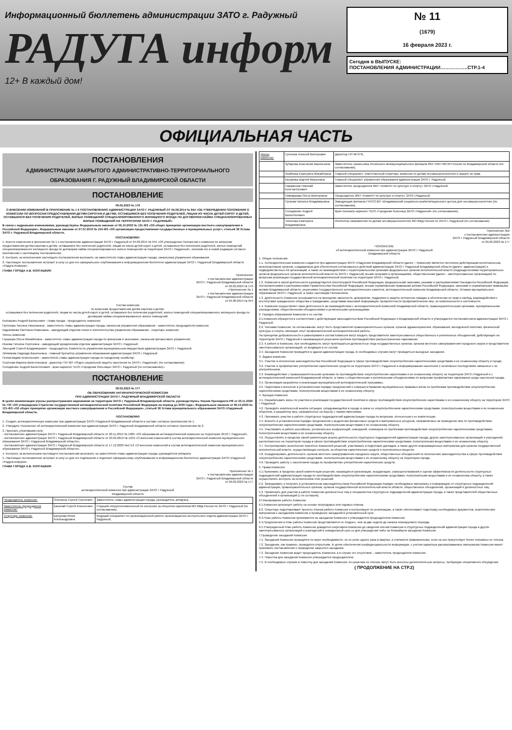Информационный бюллетень администрации ЗАТО г. Радужный
РАДУГА информ
12+ В каждый дом!
№ 11
(1679)
16 февраля 2023 г.
Сегодня в ВЫПУСКЕ:
ПОСТАНОВЛЕНИЯ АДМИНИСТРАЦИИ……………..СТР.1-4
ОФИЦИАЛЬНАЯ ЧАСТЬ
ПОСТАНОВЛЕНИЯ
АДМИНИСТРАЦИИ ЗАКРЫТОГО АДМИНИСТРАТИВНО-ТЕРРИТОРИАЛЬНОГО ОБРАЗОВАНИЯ Г. РАДУЖНЫЙ ВЛАДИМИРСКОЙ ОБЛАСТИ
ПОСТАНОВЛЕНИЕ
09.02.2023 № 176
О ВНЕСЕНИИ ИЗМЕНЕНИЙ В ПРИЛОЖЕНИЕ № 1 К ПОСТАНОВЛЕНИЮ АДМИНИСТРАЦИИ ЗАТО Г. РАДУЖНЫЙ ОТ 04.08.2014 № 944 «ОБ УТВЕРЖДЕНИИ ПОЛОЖЕНИЯ О КОМИССИИ ПО ВОПРОСАМ ПРЕДОСТАВЛЕНИЯ ДЕТЯМ-СИРОТАМ И ДЕТЯМ, ОСТАВШИМСЯ БЕЗ ПОПЕЧЕНИЯ РОДИТЕЛЕЙ, ЛИЦАМ ИЗ ЧИСЛА ДЕТЕЙ-СИРОТ И ДЕТЕЙ, ОСТАВШИХСЯ БЕЗ ПОПЕЧЕНИЯ РОДИТЕЛЕЙ, ЖИЛЫХ ПОМЕЩЕНИЙ СПЕЦИАЛИЗИРОВАННОГО ЖИЛИЩНОГО ФОНДА ПО ДОГОВОРАМ НАЙМА СПЕЦИАЛИЗИРОВАННЫХ ЖИЛЫХ ПОМЕЩЕНИЙ НА ТЕРРИТОРИИ ЗАТО Г. РАДУЖНЫЙ»
В связи с кадровыми изменениями, руководствуясь Федеральным законом от 06.10.2003 № 131-ФЗ «Об общих принципах организации местного самоуправления в Российской Федерации», Федеральным законом от 27.07.2010 № 210-ФЗ «Об организации предоставления государственных и муниципальных услуг», статьей 36 Устава ЗАТО г. Радужный Владимирской области,
ПОСТАНОВЛЯЮ:
1. Внести изменения в приложение № 1 к постановлению администрации ЗАТО г. Радужный от 04.08.2014 № 944 «Об утверждении Положения о комиссии по вопросам предоставления детям-сиротам и детям, оставшимся без попечения родителей, лицам из числа детей-сирот и детей, оставшихся без попечения родителей, жилых помещений специализированного жилищного фонда по договорам найма специализированных жилых помещений на территории ЗАТО г. Радужный», изложив его в новой редакции согласно приложению к настоящему постановлению.
2. Контроль за исполнением настоящего постановления возложить на заместителя главы администрации города, начальника управления образования.
3. Настоящее постановление вступает в силу со дня его официального опубликования в информационном бюллетене администрации ЗАТО г. Радужный Владимирской области «Радуга-Информ».
ГЛАВА ГОРОДА А.В. КОЛГАШКИН
Приложение
к постановлению администрации
ЗАТО г. Радужный Владимирской области
от 09.02.2023 № 176
«Приложение № 1
к постановлению администрации
ЗАТО г. Радужный Владимирской области
от 04.08.2014 № 944
Состав комиссии
по вопросам предоставления детям-сиротам и детям,
оставшимся без попечения родителей, лицам из числа детей-сирот и детей, оставшихся без попечения родителей, жилых помещений специализированного жилищного фонда по договорам найма специализированных жилых помещений
Колгашкин Андрей Валерьевич - глава города - председатель комиссии;
Путилова Татьяна Николаевна - заместитель главы администрации города, начальник управления образования - заместитель председателя комиссии;
Евдокимова Светлана Романовна - заведующий отделом опеки и попечительства управления образования - секретарь комиссии;
Члены комиссии:
Горшкова Ольга Михайловна - заместитель главы администрации города по финансам и экономике, начальник финансового управления;
Исаева Татьяна Сергеевна - заведующий юридическим отделом администрации ЗАТО г. Радужный;
Лисецкий Сергей Владимирович - председатель Комитета по управлению муниципальным имуществом администрации ЗАТО г. Радужный;
Литвякова Надежда Васильевна - главный бухгалтер управления образования администрации ЗАТО г. Радужный;
Попов Вадим Анатольевич - заместитель главы администрации города по городскому хозяйству;
Сергеева Марина Валентиновна - директор ГКУ ВО «Отдел социальной защиты населения по ЗАТО г. Радужный» (по согласованию);
Солодянкин Андрей Валентинович - врач-нарколог ГБУЗ «Городская больница» ЗАТО г. Радужный (по согласованию)».
ПОСТАНОВЛЕНИЕ
09.02.2023 № 177
ОБ ОБРАЗОВАНИИ АНТИНАРКОТИЧЕСКОЙ КОМИССИИ
ПРИ АДМИНИСТРАЦИИ ЗАТО Г. РАДУЖНЫЙ ВЛАДИМИРСКОЙ ОБЛАСТИ
В целях минимизации угрозы распространения наркомании на территории ЗАТО г. Радужный Владимирской области, руководствуясь Указом Президента РФ от 23.11.2020 № 733 «Об утверждении Стратегии государственной антинаркотической политики Российской Федерации на период до 2030 года», Федеральным законом от 06.10.2003 № 131-ФЗ «Об общих принципах организации местного самоуправления в Российской Федерации», статьей 36 Устава муниципального образования ЗАТО г.Радужный Владимирской области,
ПОСТАНОВЛЯЮ
1. Создать антинаркотическую комиссию при администрации ЗАТО г.Радужный Владимирской области в составе согласно приложению № 1.
2. Утвердить Положение об антинаркотической комиссии при администрации ЗАТО г. Радужный Владимирской области согласно приложению № 2.
3. Признать утратившим силу:
- постановление администрации ЗАТО г. Радужный Владимирской области от 20.11.2015 № 1909 «Об образовании антинаркотической комиссии на территории ЗАТО г. Радужный»,
- постановление администрации ЗАТО г. Радужный Владимирской области от 23.09.2019 № 1253 «О внесении изменений в состав антинаркотической комиссии муниципального образования ЗАТО г. Радужный Владимирской области»,
- постановление администрации ЗАТО г. Радужный Владимирской области от 17.12.2020 №1712 «О внесении изменений в состав антинаркотической комиссии муниципального образования ЗАТО г. Радужный Владимирской области».
4. Контроль за выполнением настоящего постановления возложить на заместителя главы администрации города, руководителя аппарата.
5. Настоящее постановление вступает в силу со дня его подписания и подлежит официальному опубликованию в информационном бюллетене администрации ЗАТО г.Радужный «Радуга-информ».
ГЛАВА ГОРОДА А.В. КОЛГАШКИН
Приложение № 1
к постановлению администрации
ЗАТО г. Радужный Владимирской области
от 09.02.2023 № 177
Состав
антинаркотической комиссии при администрации ЗАТО г. Радужный
Владимирской области
| Председатель комиссии: | Олесиков Сергей Сергеевич | Заместитель главы администрации города, руководитель аппарата, |
| Заместитель председателя комиссии: | Басалай Сергей Алексеевич | Старший оперуполномоченный по контролю за оборотом наркотиков МО МВД России по ЗАТО г. Радужный (по согласованию), |
| Секретарь комиссии: | Батурова Юлия Александровна | Ведущий специалист по организационной работе организационно-контрольного отдела администрации ЗАТО г. Радужный, |
| Члены комиссии: | Гусенков Алексей Викторович | Директор НП МГКТВ, |
| | Зубарева Анастасия Васильевна | Заместитель начальника Ленинского межмуниципального филиала ФКУ УИИ УФСИН России по Владимирской области (по согласованию), |
| | Исайчева Екатерина Михайловна | Главный специалист, ответственный секретарь комиссии по делам несовершеннолетних и защите их прав, |
| | Касумова Шаргия Мирзоевна | Главный специалист управления образования администрации ЗАТО г. Радужный, |
| | Парамонов Николай Константинович | Заместитель председателя МКУ «Комитет по культуре и спорту» ЗАТО г.Радужный, |
| | Пивоварова Ольга Викторовна | Председатель МКУ «Комитет по культуре и спорту» ЗАТО г.Радужный, |
| | Пугаева Наталья Владимировна | Заведующая филиала ГКУСО ВО «Владимирский социально-реабилитационного центра для несовершеннолетних (по согласованию), |
| | Солодянкин Андрей Валентинович | Врач психиатр-нарколог ГБУЗ «Городская больница ЗАТО г.Радужный» (по согласованию), |
| | Тихонова Екатерина Владимировна | Инспектор направления по делам несовершеннолетних МО МВД России по ЗАТО г. Радужный (по согласованию) |
Приложение №2
к постановлению администрации
ЗАТО г. Радужный Владимирской области
от 09.02.2023 № 177
ПОЛОЖЕНИЕ
об антинаркотической комиссии при администрации ЗАТО г. Радужный
Владимирской области
1. Общие положения.
1.1. Антинаркотическая комиссия создается при администрации ЗАТО г.Радужном Владимирской области (далее – Комиссия) является постоянно действующим коллегиальным, межотраслевым органом, создаваемым для обеспечения согласованных действий администрации ЗАТО г. Радужный Владимирской области (далее- администрация) и подведомственных ей организаций, а также их взаимодействия с территориальными органами федеральных органов исполнительной власти (подразделениями территориальных органов федеральных органов исполнительной власти по ЗАТО г. Радужный) иными органами и организациями, общественными (далее - заинтересованные организации) по вопросам реализации государственной антинаркотической политики на территории ЗАТО г. Радужный.
1.2. Комиссия в своей деятельности руководствуется Конституцией Российской Федерации, федеральными законами, указами и распоряжениями Президента Российской Федерации, постановлениями и распоряжениями Правительства Российской Федерации, иными нормативными правовыми актами Российской Федерации, законами и нормативными правовыми актами Владимирской области, решениями Государственного антинаркотического комитета, антинаркотической комиссии Владимирской области, Уставом муниципального образования ЗАТО г. Радужный, а также настоящим Положением.
1.3. Деятельность Комиссии основывается на принципах законности, демократии, поддержки и защиты интересов граждан в обеспечении их прав и свобод, взаимодействия с институтами гражданского общества и гражданами, средствами массовой информации; приоритетности профилактических мер, их комплексности и системности.
1.4. Комиссия осуществляет свою деятельность во взаимодействии с антинаркотической комиссией Владимирской области, правоохранительными органами, муниципальными учреждениями, общественными объединениями и религиозными организациями.
2. Порядок образования Комиссии и ее состав
2.1.Комиссия образуется в соответствии с действующим законодательством Российской Федерации и Владимирской области и утверждается постановлением администрации ЗАТО г. Радужный.
2.2. Членами Комиссии, по согласованию, могут быть представители правоохранительных органов, органов здравоохранения, образования, молодежной политики, физической культуры и спорта, имеющие опыт профилактической антинаркотической работы.
На принципах добровольности и равноправия в состав Комиссии могут входить представители заинтересованных общественных и религиозных объединений, действующих на территории ЗАТО г. Радужный и занимающихся решением проблем противодействия распространению наркомании.
2.3. К работе в Комиссии, при необходимости, могут приглашаться должностные лица государственных органов, органов местного самоуправления городского округа и представители заинтересованных организаций, не входящих в ее состав.
2.4. Заседания Комиссии проводятся в здании администрации города. В необходимых случаях могут проводиться выездные заседания.
3. Задачи комиссии.
3.1. Участие в исполнении законодательства Российской Федерации в сфере противодействия злоупотреблению наркотическими средствами и их незаконному обороту в городе.
3.2. Участие в профилактике употребления наркотических средств на территории ЗАТО г. Радужный и информировании населения о негативных последствиях связанных с их употреблением.
3.3. Взаимодействие с правоохранительными органами по противодействию злоупотреблению наркотиками и их незаконному обороту на территории ЗАТО г.Радужный и с антинаркотической комиссией Владимирской области, а также с общественными и религиозными объединениями по вопросам профилактики наркомании среди населения города.
3.4. Организация разработки и реализации муниципальной антинаркотической программы.
3.5. Подготовка и внесение в установленном порядке предложений о совершенствовании муниципальных правовых актов по проблемам противодействия злоупотреблению наркотическими средствами, психотропными веществами и их незаконному обороту.
4. Функции Комиссии
4.1. Разрабатывать меры по участию в реализации государственной политики в сфере противодействия злоупотреблению наркотиками и их незаконному обороту на территории ЗАТО г. Радужный.
4.2. Проводить комплексный анализ ситуации, складывающейся в городе в связи со злоупотреблением наркотическими средствами, психотропными веществами и их незаконным оборотом, и разработку мер, направленных на борьбу с такими явлениями.
4.3. Принимать участие в работе структурных подразделений администрации города по вопросам, отнесенным к ее компетенции.
4.4. Вносить в установленном порядке предложения о выделении финансовых средств и материальных ресурсов, направляемых на проведение мер по противодействию злоупотреблению наркотическими средствами, психотропными веществами и их незаконному обороту.
4.5. Участвовать в работе российских, региональных конференций, совещаний, семинаров по проблемам противодействия злоупотреблению наркотическими средствами, психотропными веществами и их незаконному обороту.
4.6. Осуществлять в пределах своей компетенции анализ деятельности структурных подразделений администрации города, других заинтересованных организаций и учреждений, расположенных на территории города в сфере противодействия злоупотреблению наркотическими средствами, психотропными веществами и их незаконному обороту.
4.7. Контролировать выполнение принятых Комиссией решений, участвовать в подготовке докладов, а также других информационных материалов для органов государственной исполнительной власти, осуществляющих контроль за оборотом наркотических средств и психотропных веществ.
4.8. Координировать деятельность органов местного самоуправления городского округа, общественных объединений по исполнению законодательства в сфере противодействия злоупотреблению наркотическими средствами, психотропными веществами и их незаконному обороту на территории города.
4.9. Проводить работу с населением города по профилактике употребления наркотических средств.
5. Права Комиссии
5.1.Принимать в пределах своей компетенции решения, касающиеся организации, координации, совершенствования и оценки эффективности деятельности структурных подразделений администрации города по противодействию злоупотреблению наркотическими средствами, психотропными веществами и их незаконному обороту, а также осуществлять контроль за исполнением этих решений.
5.2. Запрашивать и получать в установленном законодательством Российской Федерации порядке необходимые материалы и информацию от структурных подразделений администрации, правоохранительных органов, органов государственной исполнительной власти области, общественных объединений, организаций и должностных лиц.
5.3. Привлекать для участия в работе Комиссии должностных лиц и специалистов структурных подразделений администрации города, а также представителей общественных объединений и организаций (с их согласия).
6.Планирование работы Комиссии
6.1.Комиссия организует работу на основе полугодовых или годовых планов.
6.2. Секретарь подготавливает проекты планов работы Комиссии и контролирует их реализацию, а также обеспечивает подготовку необходимых документов, аналитических материалов к заседаниям Комиссии и проведение заседаний в установленный срок.
6.3.План работы Комиссии принимается на заседании Комиссии и утверждается председателем Комиссии.
6.4.Предложения в план работы Комиссии представляются не позднее, чем за две недели до начала планируемого периода.
6.5.Утвержденный план работы Комиссии доводится секретарем Комиссии до сведения членов Комиссии и структурных подразделений администрации города и других заинтересованных организаций и учреждений в семидневный срок со дня утверждения либо на ближайшем заседании Комиссии.
7.Проведение заседаний Комиссии
7.1. Заседания Комиссии проводятся по мере необходимости, но не реже одного раза в квартал, и считаются правомочными, если на них присутствует более половины ее членов.
7.2. Заседания, как правило, проводятся открытыми. В целях обеспечения конфиденциальности информации, с учетом характера рассматриваемых материалов Комиссия может принимать постановления о проведении закрытого заседания.
7.3. Заседание Комиссии ведет председатель Комиссии, а в случае его отсутствия – заместитель председателя Комиссии.
7.4. Повестка дня заседания Комиссии утверждается председателем.
7.5. В необходимых случаях в повестку дня заседания Комиссии, по решению ее членов, могут быть внесены дополнительные вопросы, требующие оперативного обсуждения.
( ПРОДОЛЖЕНИЕ НА СТР.2)